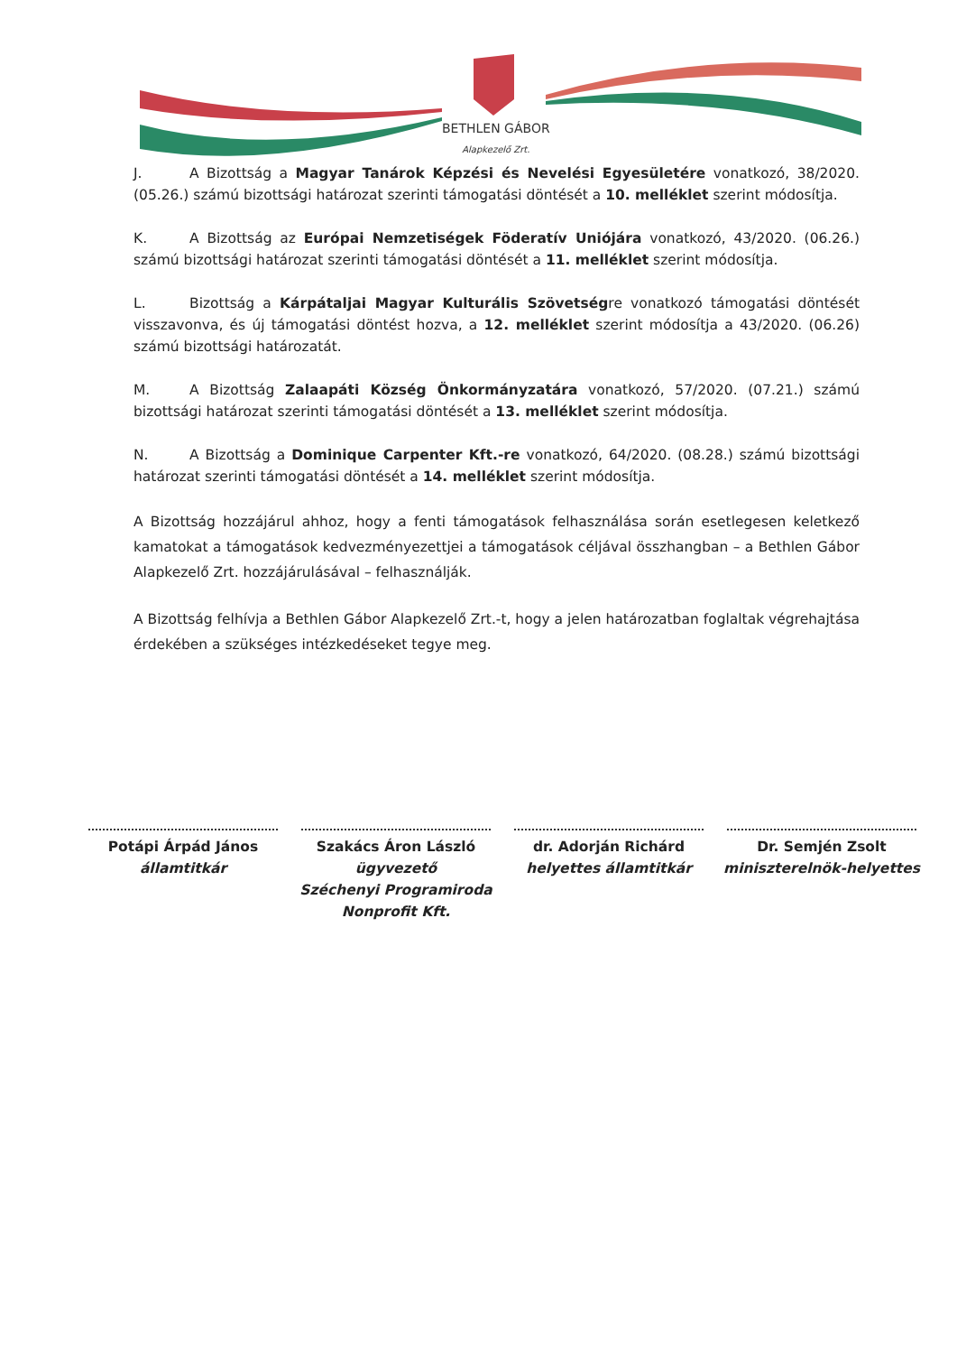BETHLEN GÁBOR
Alapkezelő Zrt.
J. A Bizottság a Magyar Tanárok Képzési és Nevelési Egyesületére vonatkozó, 38/2020. (05.26.) számú bizottsági határozat szerinti támogatási döntését a 10. melléklet szerint módosítja.
K. A Bizottság az Európai Nemzetiségek Föderatív Uniójára vonatkozó, 43/2020. (06.26.) számú bizottsági határozat szerinti támogatási döntését a 11. melléklet szerint módosítja.
L. Bizottság a Kárpátaljai Magyar Kulturális Szövetségre vonatkozó támogatási döntését visszavonva, és új támogatási döntést hozva, a 12. melléklet szerint módosítja a 43/2020. (06.26) számú bizottsági határozatát.
M. A Bizottság Zalaapáti Község Önkormányzatára vonatkozó, 57/2020. (07.21.) számú bizottsági határozat szerinti támogatási döntését a 13. melléklet szerint módosítja.
N. A Bizottság a Dominique Carpenter Kft.-re vonatkozó, 64/2020. (08.28.) számú bizottsági határozat szerinti támogatási döntését a 14. melléklet szerint módosítja.
A Bizottság hozzájárul ahhoz, hogy a fenti támogatások felhasználása során esetlegesen keletkező kamatokat a támogatások kedvezményezettjei a támogatások céljával összhangban – a Bethlen Gábor Alapkezelő Zrt. hozzájárulásával – felhasználják.
A Bizottság felhívja a Bethlen Gábor Alapkezelő Zrt.-t, hogy a jelen határozatban foglaltak végrehajtása érdekében a szükséges intézkedéseket tegye meg.
Potápi Árpád János
államtitkár
Szakács Áron László
ügyvezető
Széchenyi Programiroda
Nonprofit Kft.
dr. Adorján Richárd
helyettes államtitkár
Dr. Semjén Zsolt
miniszterelnök-helyettes